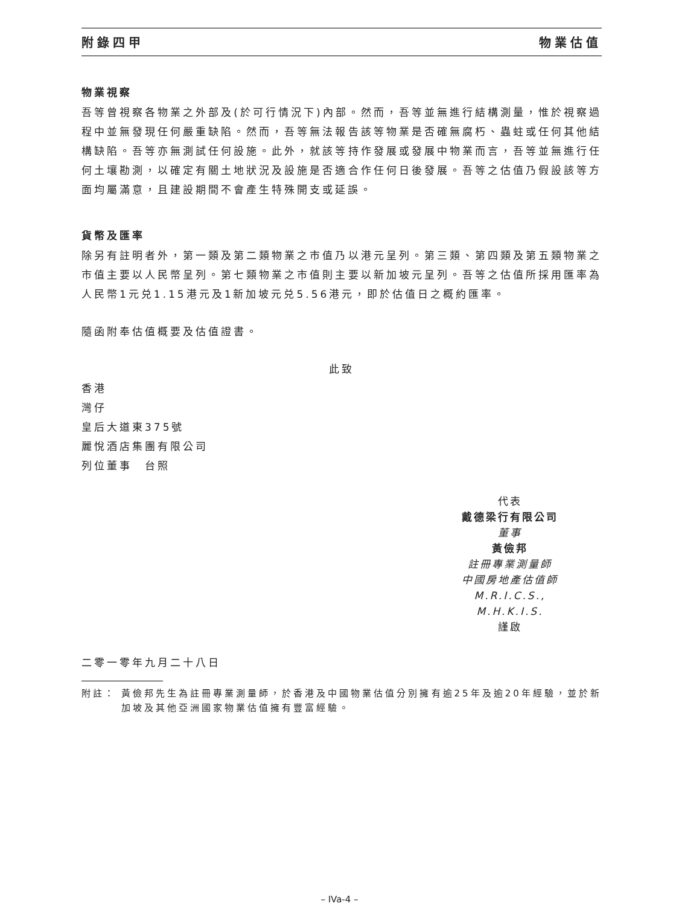附錄四甲 物業估值
物業視察
吾等曾視察各物業之外部及(於可行情況下)內部。然而，吾等並無進行結構測量，惟於視察過程中並無發現任何嚴重缺陷。然而，吾等無法報告該等物業是否確無腐朽、蟲蛀或任何其他結構缺陷。吾等亦無測試任何設施。此外，就該等持作發展或發展中物業而言，吾等並無進行任何土壤勘測，以確定有關土地狀況及設施是否適合作任何日後發展。吾等之估值乃假設該等方面均屬滿意，且建設期間不會產生特殊開支或延誤。
貨幣及匯率
除另有註明者外，第一類及第二類物業之市值乃以港元呈列。第三類、第四類及第五類物業之市值主要以人民幣呈列。第七類物業之市值則主要以新加坡元呈列。吾等之估值所採用匯率為人民幣1元兑1.15港元及1新加坡元兑5.56港元，即於估值日之概約匯率。
隨函附奉估值概要及估值證書。
此致
香港
灣仔
皇后大道東375號
麗悅酒店集團有限公司
列位董事　台照
代表
戴德梁行有限公司
董事
黃儉邦
註冊專業測量師
中國房地產估值師
M.R.I.C.S., M.H.K.I.S.
謹啟
二零一零年九月二十八日
附註： 黃儉邦先生為註冊專業測量師，於香港及中國物業估值分別擁有逾25年及逾20年經驗，並於新加坡及其他亞洲國家物業估值擁有豐富經驗。
– IVa-4 –